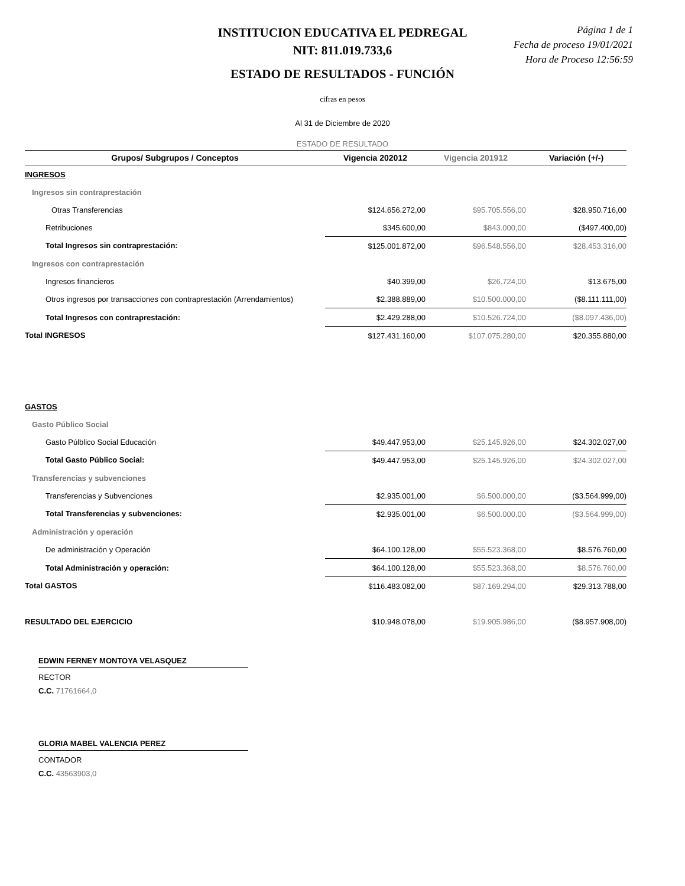Página 1 de 1
Fecha de proceso 19/01/2021
Hora de Proceso 12:56:59
INSTITUCION EDUCATIVA EL PEDREGAL
NIT: 811.019.733,6
ESTADO DE RESULTADOS - FUNCIÓN
cifras en pesos
Al 31 de Diciembre de 2020
ESTADO DE RESULTADO
| Grupos/ Subgrupos / Conceptos | Vigencia 202012 | Vigencia 201912 | Variación (+/-) |
| --- | --- | --- | --- |
| INGRESOS | | | |
| Ingresos sin contraprestación | | | |
| Otras Transferencias | $124.656.272,00 | $95.705.556,00 | $28.950.716,00 |
| Retribuciones | $345.600,00 | $843.000,00 | ($497.400,00) |
| Total Ingresos sin contraprestación: | $125.001.872,00 | $96.548.556,00 | $28.453.316,00 |
| Ingresos con contraprestación | | | |
| Ingresos financieros | $40.399,00 | $26.724,00 | $13.675,00 |
| Otros ingresos por transacciones con contraprestación (Arrendamientos) | $2.388.889,00 | $10.500.000,00 | ($8.111.111,00) |
| Total Ingresos con contraprestación: | $2.429.288,00 | $10.526.724,00 | ($8.097.436,00) |
| Total INGRESOS | $127.431.160,00 | $107.075.280,00 | $20.355.880,00 |
| GASTOS | | | |
| Gasto Público Social | | | |
| Gasto Púlblico Social Educación | $49.447.953,00 | $25.145.926,00 | $24.302.027,00 |
| Total Gasto Público Social: | $49.447.953,00 | $25.145.926,00 | $24.302.027,00 |
| Transferencias y subvenciones | | | |
| Transferencias y Subvenciones | $2.935.001,00 | $6.500.000,00 | ($3.564.999,00) |
| Total Transferencias y subvenciones: | $2.935.001,00 | $6.500.000,00 | ($3.564.999,00) |
| Administración y operación | | | |
| De administración y Operación | $64.100.128,00 | $55.523.368,00 | $8.576.760,00 |
| Total Administración y operación: | $64.100.128,00 | $55.523.368,00 | $8.576.760,00 |
| Total GASTOS | $116.483.082,00 | $87.169.294,00 | $29.313.788,00 |
| RESULTADO DEL EJERCICIO | $10.948.078,00 | $19.905.986,00 | ($8.957.908,00) |
EDWIN FERNEY MONTOYA VELASQUEZ
RECTOR
C.C. 71761664,0
GLORIA MABEL VALENCIA PEREZ
CONTADOR
C.C. 43563903,0